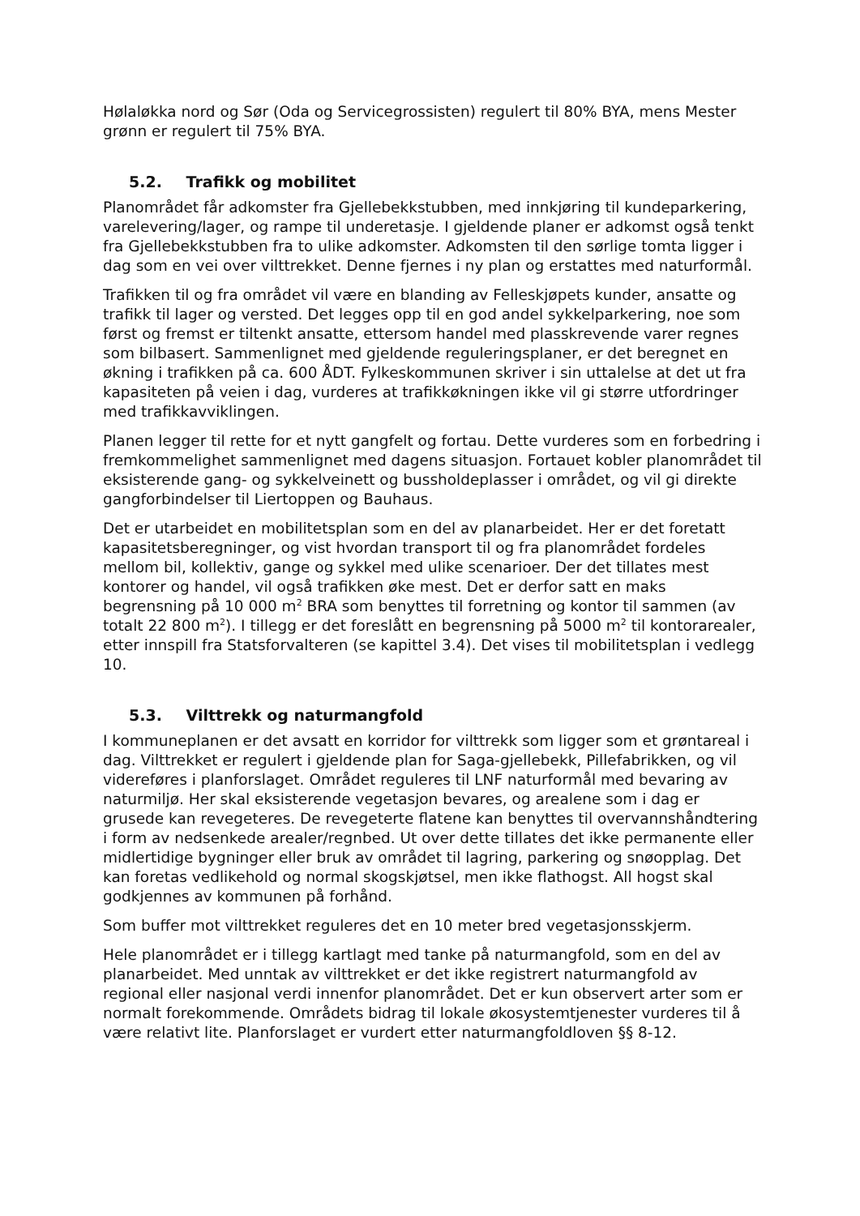Hølaløkka nord og Sør (Oda og Servicegrossisten) regulert til 80% BYA, mens Mester grønn er regulert til 75% BYA.
5.2. Trafikk og mobilitet
Planområdet får adkomster fra Gjellebekkstubben, med innkjøring til kundeparkering, varelevering/lager, og rampe til underetasje. I gjeldende planer er adkomst også tenkt fra Gjellebekkstubben fra to ulike adkomster. Adkomsten til den sørlige tomta ligger i dag som en vei over vilttrekket. Denne fjernes i ny plan og erstattes med naturformål.
Trafikken til og fra området vil være en blanding av Felleskjøpets kunder, ansatte og trafikk til lager og versted. Det legges opp til en god andel sykkelparkering, noe som først og fremst er tiltenkt ansatte, ettersom handel med plasskrevende varer regnes som bilbasert. Sammenlignet med gjeldende reguleringsplaner, er det beregnet en økning i trafikken på ca. 600 ÅDT. Fylkeskommunen skriver i sin uttalelse at det ut fra kapasiteten på veien i dag, vurderes at trafikkøkningen ikke vil gi større utfordringer med trafikkavviklingen.
Planen legger til rette for et nytt gangfelt og fortau. Dette vurderes som en forbedring i fremkommelighet sammenlignet med dagens situasjon. Fortauet kobler planområdet til eksisterende gang- og sykkelveinett og bussholdeplasser i området, og vil gi direkte gangforbindelser til Liertoppen og Bauhaus.
Det er utarbeidet en mobilitetsplan som en del av planarbeidet. Her er det foretatt kapasitetsberegninger, og vist hvordan transport til og fra planområdet fordeles mellom bil, kollektiv, gange og sykkel med ulike scenarioer. Der det tillates mest kontorer og handel, vil også trafikken øke mest. Det er derfor satt en maks begrensning på 10 000 m<sup>2</sup> BRA som benyttes til forretning og kontor til sammen (av totalt 22 800 m<sup>2</sup>). I tillegg er det foreslått en begrensning på 5000 m<sup>2</sup> til kontorarealer, etter innspill fra Statsforvalteren (se kapittel 3.4). Det vises til mobilitetsplan i vedlegg 10.
5.3. Vilttrekk og naturmangfold
I kommuneplanen er det avsatt en korridor for vilttrekk som ligger som et grøntareal i dag. Vilttrekket er regulert i gjeldende plan for Saga-gjellebekk, Pillefabrikken, og vil videreføres i planforslaget. Området reguleres til LNF naturformål med bevaring av naturmiljø. Her skal eksisterende vegetasjon bevares, og arealene som i dag er grusede kan revegeteres. De revegeterte flatene kan benyttes til overvannshåndtering i form av nedsenkede arealer/regnbed. Ut over dette tillates det ikke permanente eller midlertidige bygninger eller bruk av området til lagring, parkering og snøopplag. Det kan foretas vedlikehold og normal skogskjøtsel, men ikke flathogst. All hogst skal godkjennes av kommunen på forhånd.
Som buffer mot vilttrekket reguleres det en 10 meter bred vegetasjonsskjerm.
Hele planområdet er i tillegg kartlagt med tanke på naturmangfold, som en del av planarbeidet. Med unntak av vilttrekket er det ikke registrert naturmangfold av regional eller nasjonal verdi innenfor planområdet. Det er kun observert arter som er normalt forekommende. Områdets bidrag til lokale økosystemtjenester vurderes til å være relativt lite. Planforslaget er vurdert etter naturmangfoldloven §§ 8-12.